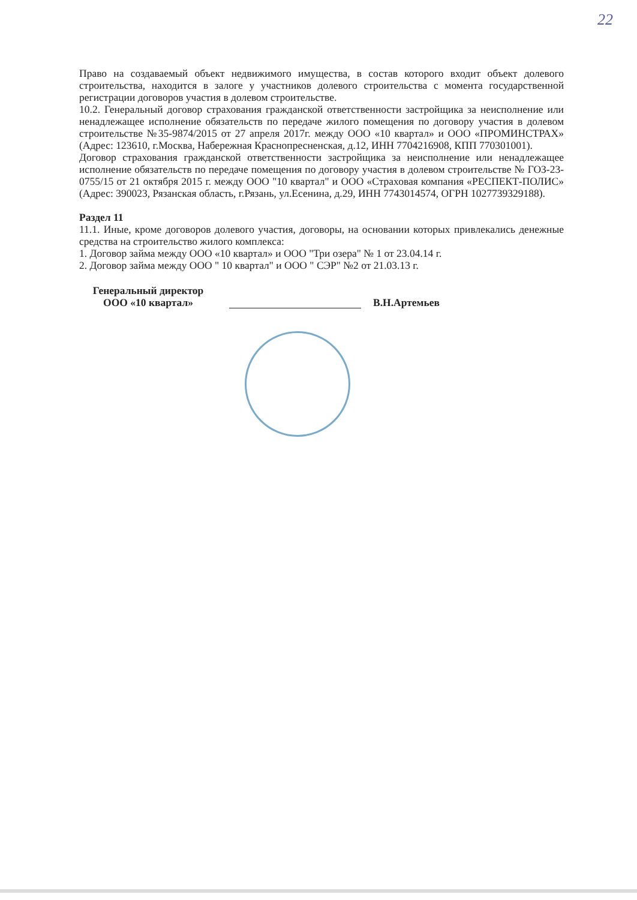22
Право на создаваемый объект недвижимого имущества, в состав которого входит объект долевого строительства, находится в залоге у участников долевого строительства с момента государственной регистрации договоров участия в долевом строительстве.
10.2. Генеральный договор страхования гражданской ответственности застройщика за неисполнение или ненадлежащее исполнение обязательств по передаче жилого помещения по договору участия в долевом строительстве №35-9874/2015 от 27 апреля 2017г. между ООО «10 квартал» и ООО «ПРОМИНСТРАХ» (Адрес: 123610, г.Москва, Набережная Краснопресненская, д.12, ИНН 7704216908, КПП 770301001).
Договор страхования гражданской ответственности застройщика за неисполнение или ненадлежащее исполнение обязательств по передаче помещения по договору участия в долевом строительстве № ГОЗ-23-0755/15 от 21 октября 2015 г. между ООО "10 квартал" и ООО «Страховая компания «РЕСПЕКТ-ПОЛИС» (Адрес: 390023, Рязанская область, г.Рязань, ул.Есенина, д.29, ИНН 7743014574, ОГРН 1027739329188).
Раздел 11
11.1. Иные, кроме договоров долевого участия, договоры, на основании которых привлекались денежные средства на строительство жилого комплекса:
1. Договор займа между ООО «10 квартал» и ООО "Три озера" № 1 от 23.04.14 г.
2. Договор займа между ООО " 10 квартал" и ООО " СЭР" №2 от 21.03.13 г.
Генеральный директор
ООО «10 квартал»
В.Н.Артемьев